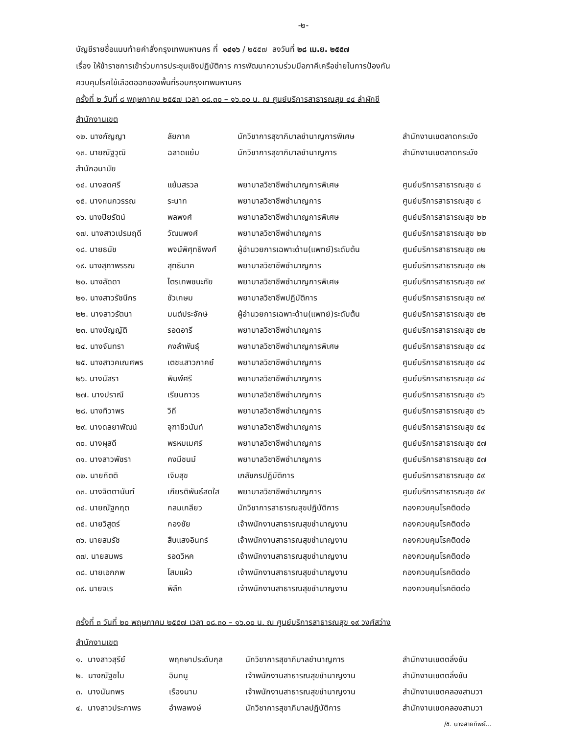-๒-
บัญชีรายชื่อแนบท้ายคำสั่งกรุงเทพมหานคร ที่ ๑๔๑๖ / ๒๕๕๗ ลงวันที่ ๒๘ เม.ย. ๒๕๕๗
เรื่อง ให้ข้าราชการเข้าร่วมการประชุมเชิงปฏิบัติการ การพัฒนาความร่วมมือภาคีเครือข่ายในการป้องกัน
ควบคุมโรคไข้เลือดออกของพื้นที่รอบกรุงเทพมหานคร
ครั้งที่ ๒ วันที่ ๘ พฤษภาคม ๒๕๕๗ เวลา ๐๘.๓๐ – ๑๖.๐๐ น. ณ ศูนย์บริการสาธารณสุข ๔๔ ลำผักชี
| สำนักงานเขต | | | |
| ๑๒. นางกัญญา | ลัยภาค | นักวิชาการสุขาภิบาลชำนาญการพิเศษ | สำนักงานเขตลาดกระบัง |
| ๑๓. นายณัฐวุฒิ | ฉลาดแย้ม | นักวิชาการสุขาภิบาลชำนาญการ | สำนักงานเขตลาดกระบัง |
| สำนักอนามัย | | | |
| ๑๔. นางสดศรี | แย้มสรวล | พยาบาลวิชาชีพชำนาญการพิเศษ | ศูนย์บริการสาธารณสุข ๘ |
| ๑๕. นางกนกวรรณ | ระนาท | พยาบาลวิชาชีพชำนาญการ | ศูนย์บริการสาธารณสุข ๘ |
| ๑๖. นางปิยรัตน์ | พลพงศ์ | พยาบาลวิชาชีพชำนาญการพิเศษ | ศูนย์บริการสาธารณสุข ๒๒ |
| ๑๗. นางสาวเปรมฤดี | วัฒนพงศ์ | พยาบาลวิชาชีพชำนาญการ | ศูนย์บริการสาธารณสุข ๒๒ |
| ๑๘. นายธนัช | พจน์พิศุทธิพงศ์ | ผู้อำนวยการเฉพาะด้าน(แพทย์)ระดับต้น | ศูนย์บริการสาธารณสุข ๓๒ |
| ๑๙. นางสุภาพรรณ | สุทธินาค | พยาบาลวิชาชีพชำนาญการ | ศูนย์บริการสาธารณสุข ๓๒ |
| ๒๐. นางลัดดา | ไตรเทพชนะภัย | พยาบาลวิชาชีพชำนาญการพิเศษ | ศูนย์บริการสาธารณสุข ๓๙ |
| ๒๑. นางสาวรัชนีกร | ชัวเกษม | พยาบาลวิชาชีพปฏิบัติการ | ศูนย์บริการสาธารณสุข ๓๙ |
| ๒๒. นางสาวรัตนา | มนต์ประจักษ์ | ผู้อำนวยการเฉพาะด้าน(แพทย์)ระดับต้น | ศูนย์บริการสาธารณสุข ๔๒ |
| ๒๓. นางบัญญัติ | รอดอารี | พยาบาลวิชาชีพชำนาญการ | ศูนย์บริการสาธารณสุข ๔๒ |
| ๒๔. นางจันทรา | คงลำพันธุ์ | พยาบาลวิชาชีพชำนาญการพิเศษ | ศูนย์บริการสาธารณสุข ๔๔ |
| ๒๕. นางสาวคเณศพร | เตชะเสาวภาคย์ | พยาบาลวิชาชีพชำนาญการ | ศูนย์บริการสาธารณสุข ๔๔ |
| ๒๖. นางนัสรา | พิมพ์ศรี | พยาบาลวิชาชีพชำนาญการ | ศูนย์บริการสาธารณสุข ๔๔ |
| ๒๗. นางปราณี | เรียนถาวร | พยาบาลวิชาชีพชำนาญการ | ศูนย์บริการสาธารณสุข ๔๖ |
| ๒๘. นางทิวาพร | วิถี | พยาบาลวิชาชีพชำนาญการ | ศูนย์บริการสาธารณสุข ๔๖ |
| ๒๙. นางดลยาพัฒน์ | จุฑาชีวนันท์ | พยาบาลวิชาชีพชำนาญการ | ศูนย์บริการสาธารณสุข ๕๔ |
| ๓๐. นางผุสดี | พรหมเมศร์ | พยาบาลวิชาชีพชำนาญการ | ศูนย์บริการสาธารณสุข ๕๗ |
| ๓๑. นางสาวพัชรา | คงมีชนม์ | พยาบาลวิชาชีพชำนาญการ | ศูนย์บริการสาธารณสุข ๕๗ |
| ๓๒. นายกิตติ | เจิมสุข | เภสัชกรปฏิบัติการ | ศูนย์บริการสาธารณสุข ๕๙ |
| ๓๓. นางจิตตานันท์ | เกียรติพันธ์สดใส | พยาบาลวิชาชีพชำนาญการ | ศูนย์บริการสาธารณสุข ๕๙ |
| ๓๔. นายณัฐกฤต | กลมเกลียว | นักวิชาการสาธารณสุขปฏิบัติการ | กองควบคุมโรคติดต่อ |
| ๓๕. นายวิสูตร์ | กองชัย | เจ้าพนักงานสาธารณสุขชำนาญงาน | กองควบคุมโรคติดต่อ |
| ๓๖. นายสมรัช | สืบแสงอินทร์ | เจ้าพนักงานสาธารณสุขชำนาญงาน | กองควบคุมโรคติดต่อ |
| ๓๗. นายสมพร | รอดวิหค | เจ้าพนักงานสาธารณสุขชำนาญงาน | กองควบคุมโรคติดต่อ |
| ๓๘. นายเอกภพ | โสมแผ้ว | เจ้าพนักงานสาธารณสุขชำนาญงาน | กองควบคุมโรคติดต่อ |
| ๓๙. นายจเร | พิลึก | เจ้าพนักงานสาธารณสุขชำนาญงาน | กองควบคุมโรคติดต่อ |
ครั้งที่ ๓ วันที่ ๒๐ พฤษภาคม ๒๕๕๗ เวลา ๐๘.๓๐ – ๑๖.๐๐ น. ณ ศูนย์บริการสาธารณสุข ๑๙ วงศ์สว่าง
| สำนักงานเขต | | | |
| ๑. นางสาวสุรีย์ | พฤกษาประดับกุล | นักวิชาการสุขาภิบาลชำนาญการ | สำนักงานเขตตลิ่งชัน |
| ๒. นางณัฐชไม | อินทนู | เจ้าพนักงานสาธารณสุขชำนาญงาน | สำนักงานเขตตลิ่งชัน |
| ๓. นางนันทพร | เรืองนาม | เจ้าพนักงานสาธารณสุขชำนาญงาน | สำนักงานเขตคลองสามวา |
| ๔. นางสาวประภาพร | อำพลพงษ์ | นักวิชาการสุขาภิบาลปฏิบัติการ | สำนักงานเขตคลองสามวา |
/๕. นางสายทิพย์...